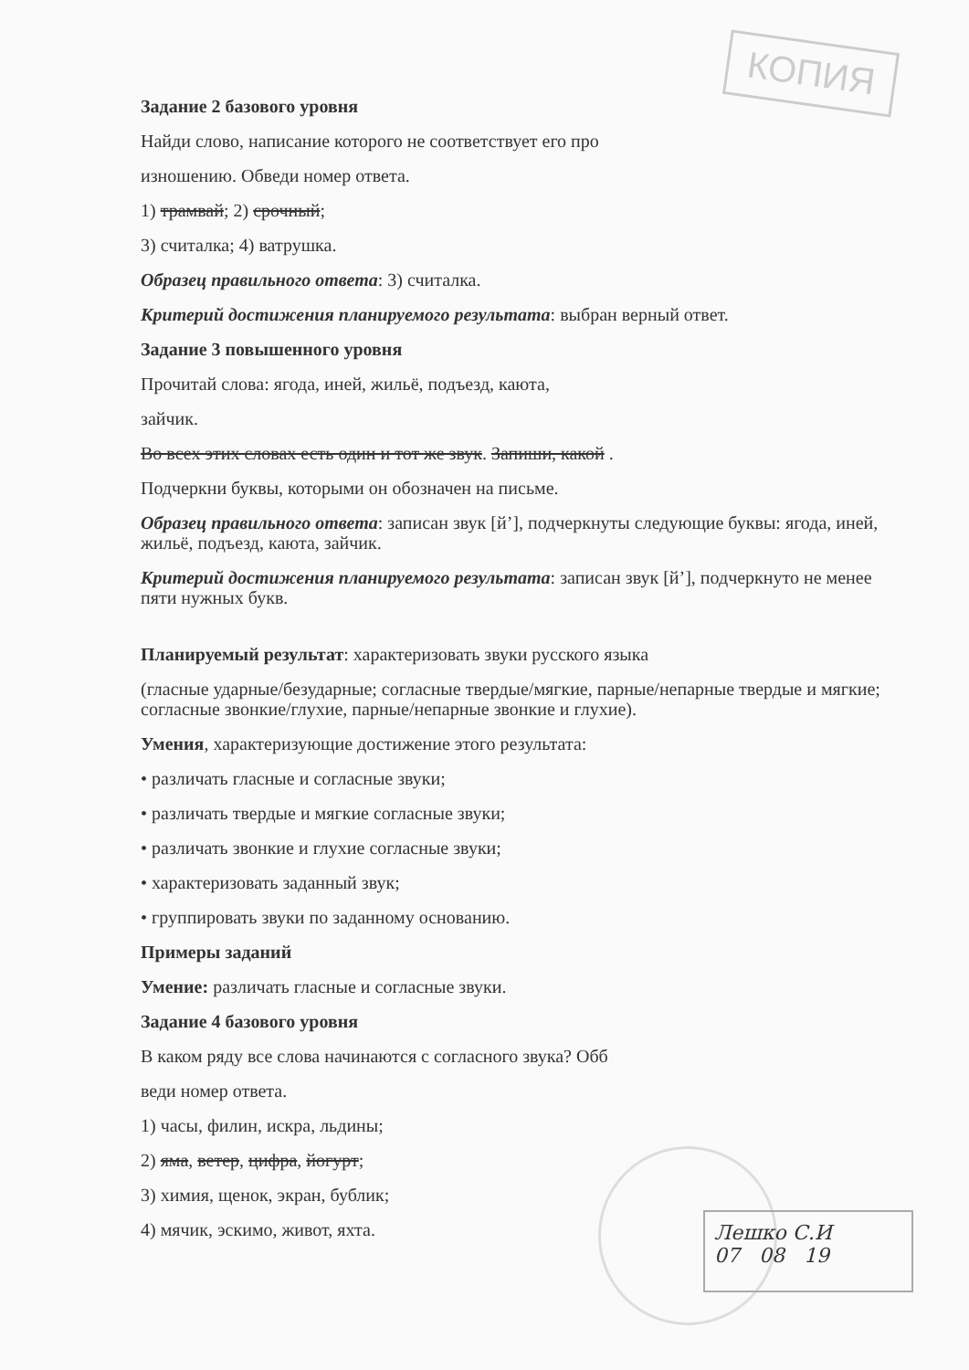КОПИЯ
Задание 2 базового уровня
Найди слово, написание которого не соответствует его про
изношению. Обведи номер ответа.
1) трамвай; 2) срочный;
3) считалка; 4) ватрушка.
Образец правильного ответа: 3) считалка.
Критерий достижения планируемого результата: выбран верный ответ.
Задание 3 повышенного уровня
Прочитай слова: ягода, иней, жильё, подъезд, каюта,
зайчик.
Во всех этих словах есть один и тот же звук. Запиши, какой .
Подчеркни буквы, которыми он обозначен на письме.
Образец правильного ответа: записан звук [й’], подчеркнуты следующие буквы: ягода, иней, жильё, подъезд, каюта, зайчик.
Критерий достижения планируемого результата: записан звук [й’], подчеркнуто не менее пяти нужных букв.
Планируемый результат: характеризовать звуки русского языка
(гласные ударные/безударные; согласные твердые/мягкие, парные/непарные твердые и мягкие; согласные звонкие/глухие, парные/непарные звонкие и глухие).
Умения, характеризующие достижение этого результата:
• различать гласные и согласные звуки;
• различать твердые и мягкие согласные звуки;
• различать звонкие и глухие согласные звуки;
• характеризовать заданный звук;
• группировать звуки по заданному основанию.
Примеры заданий
Умение: различать гласные и согласные звуки.
Задание 4 базового уровня
В каком ряду все слова начинаются с согласного звука? Обб
веди номер ответа.
1) часы, филин, искра, льдины;
2) яма, ветер, цифра, йогурт;
3) химия, щенок, экран, бублик;
4) мячик, эскимо, живот, яхта.
Лешко С.И
07 08 19